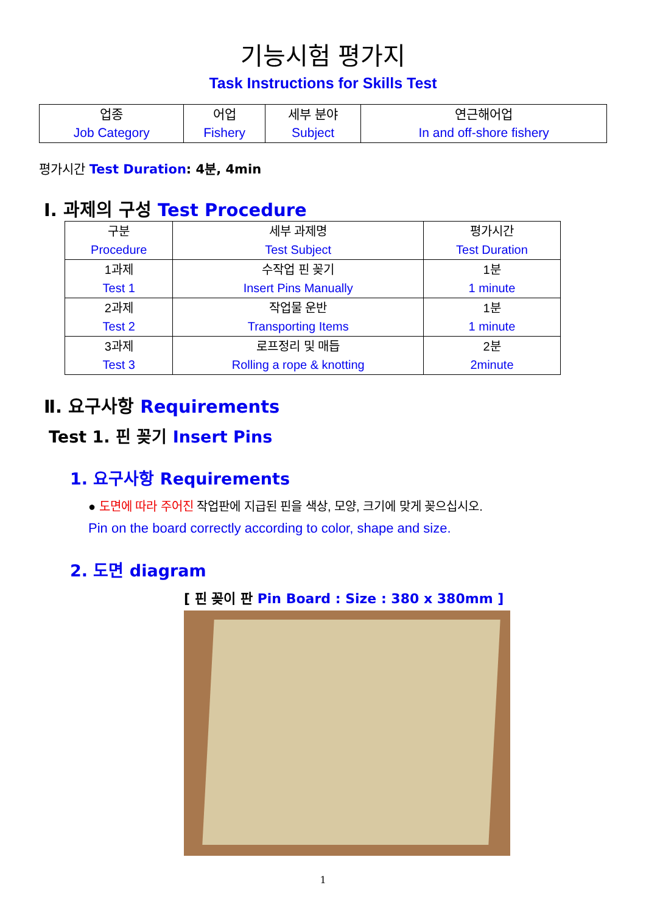기능시험 평가지
Task Instructions for Skills Test
| 업종 Job Category | 어업 Fishery | 세부 분야 Subject | 연근해어업 In and off-shore fishery |
평가시간 Test Duration: 4분, 4min
Ⅰ. 과제의 구성 Test Procedure
| 구분 Procedure | 세부 과제명 Test Subject | 평가시간 Test Duration |
| 1과제 Test 1 | 수작업 핀 꽂기 Insert Pins Manually | 1분 1 minute |
| 2과제 Test 2 | 작업물 운반 Transporting Items | 1분 1 minute |
| 3과제 Test 3 | 로프정리 및 매듭 Rolling a rope & knotting | 2분 2minute |
Ⅱ. 요구사항 Requirements
Test 1. 핀 꽂기 Insert Pins
1. 요구사항 Requirements
● 도면에 따라 주어진 작업판에 지급된 핀을 색상, 모양, 크기에 맞게 꽂으십시오.
Pin on the board correctly according to color, shape and size.
2. 도면 diagram
[ 핀 꽂이 판 Pin Board : Size : 380 x 380mm ]
1